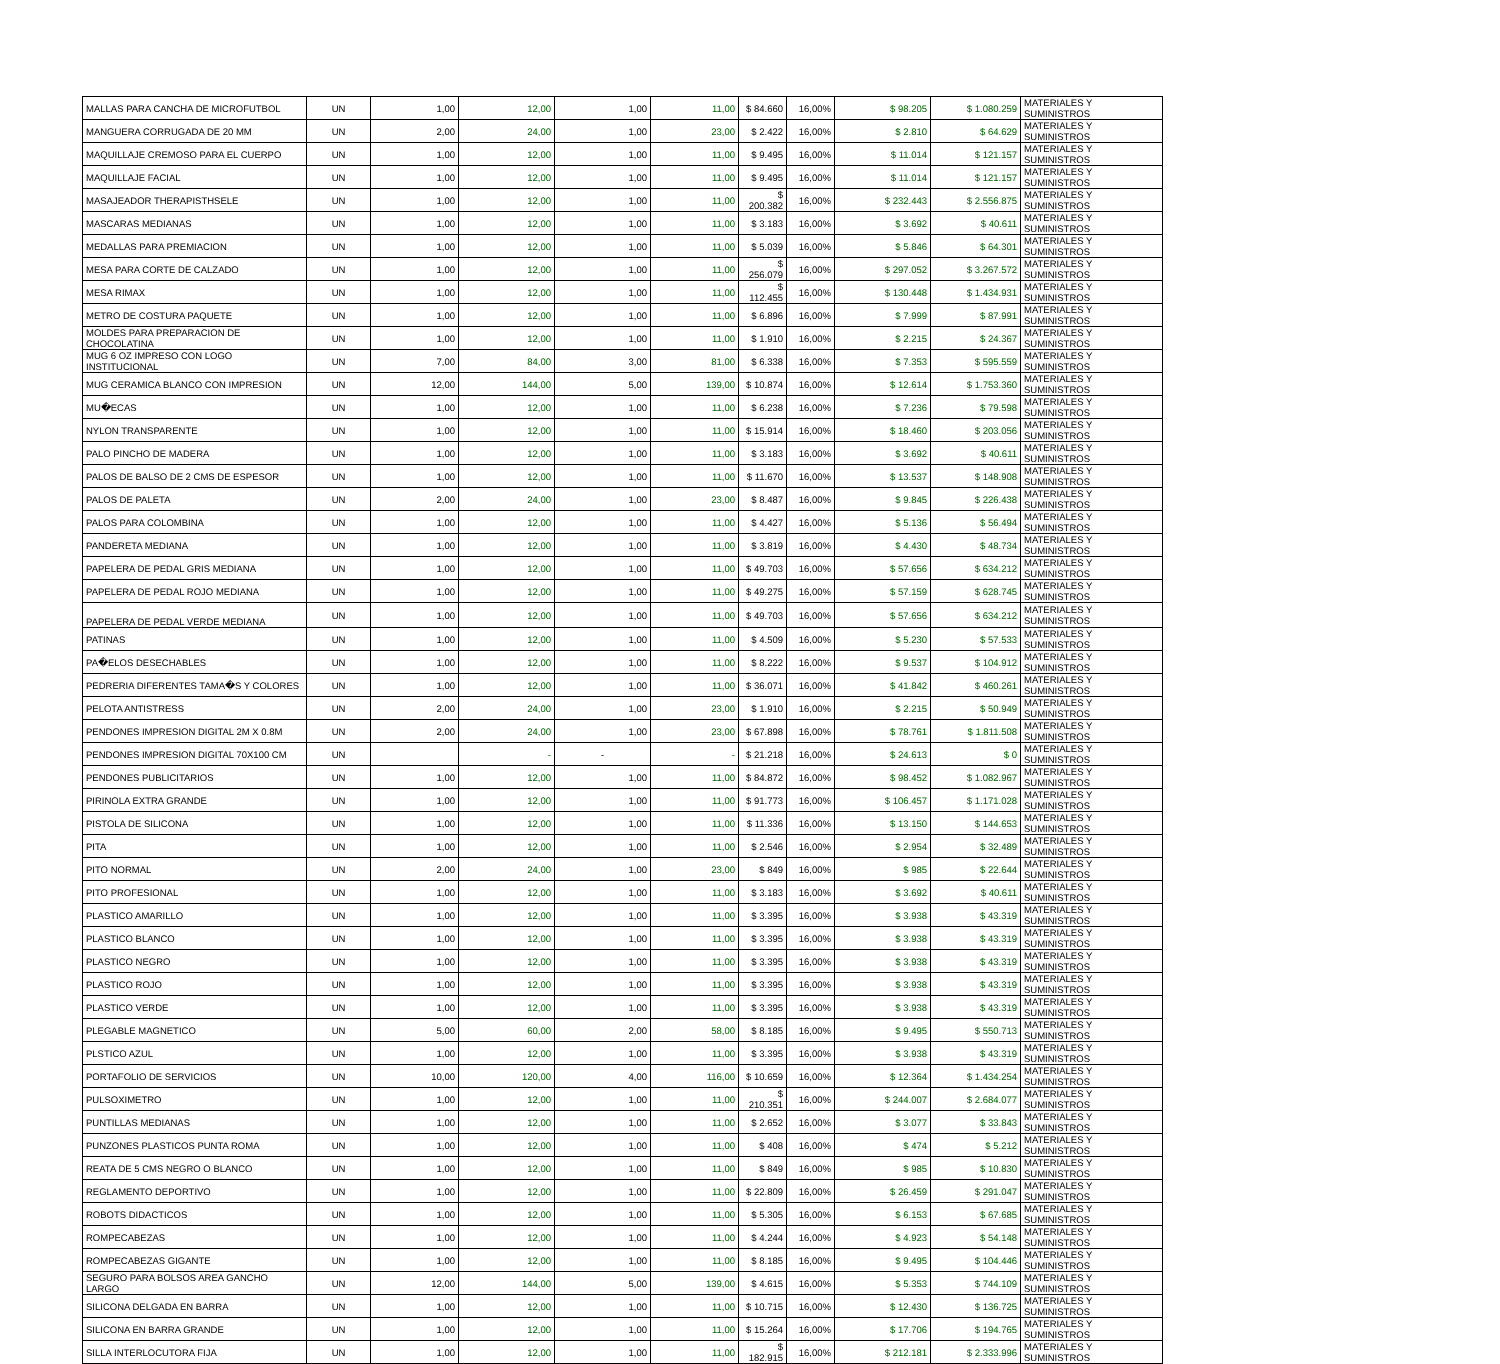| MALLAS PARA CANCHA DE MICROFUTBOL | UN | 1,00 | 12,00 | 1,00 | 11,00 | $ 84.660 | 16,00% | $ 98.205 | $ 1.080.259 | MATERIALES Y SUMINISTROS |
| MANGUERA CORRUGADA DE 20 MM | UN | 2,00 | 24,00 | 1,00 | 23,00 | $ 2.422 | 16,00% | $ 2.810 | $ 64.629 | MATERIALES Y SUMINISTROS |
| MAQUILLAJE CREMOSO PARA EL CUERPO | UN | 1,00 | 12,00 | 1,00 | 11,00 | $ 9.495 | 16,00% | $ 11.014 | $ 121.157 | MATERIALES Y SUMINISTROS |
| MAQUILLAJE FACIAL | UN | 1,00 | 12,00 | 1,00 | 11,00 | $ 9.495 | 16,00% | $ 11.014 | $ 121.157 | MATERIALES Y SUMINISTROS |
| MASAJEADOR THERAPISTHSELE | UN | 1,00 | 12,00 | 1,00 | 11,00 | $ 200.382 | 16,00% | $ 232.443 | $ 2.556.875 | MATERIALES Y SUMINISTROS |
| MASCARAS MEDIANAS | UN | 1,00 | 12,00 | 1,00 | 11,00 | $ 3.183 | 16,00% | $ 3.692 | $ 40.611 | MATERIALES Y SUMINISTROS |
| MEDALLAS PARA PREMIACION | UN | 1,00 | 12,00 | 1,00 | 11,00 | $ 5.039 | 16,00% | $ 5.846 | $ 64.301 | MATERIALES Y SUMINISTROS |
| MESA PARA CORTE DE CALZADO | UN | 1,00 | 12,00 | 1,00 | 11,00 | $ 256.079 | 16,00% | $ 297.052 | $ 3.267.572 | MATERIALES Y SUMINISTROS |
| MESA RIMAX | UN | 1,00 | 12,00 | 1,00 | 11,00 | $ 112.455 | 16,00% | $ 130.448 | $ 1.434.931 | MATERIALES Y SUMINISTROS |
| METRO DE COSTURA PAQUETE | UN | 1,00 | 12,00 | 1,00 | 11,00 | $ 6.896 | 16,00% | $ 7.999 | $ 87.991 | MATERIALES Y SUMINISTROS |
| MOLDES PARA PREPARACION DE CHOCOLATINA | UN | 1,00 | 12,00 | 1,00 | 11,00 | $ 1.910 | 16,00% | $ 2.215 | $ 24.367 | MATERIALES Y SUMINISTROS |
| MUG 6 OZ IMPRESO CON LOGO INSTITUCIONAL | UN | 7,00 | 84,00 | 3,00 | 81,00 | $ 6.338 | 16,00% | $ 7.353 | $ 595.559 | MATERIALES Y SUMINISTROS |
| MUG CERAMICA BLANCO CON IMPRESION | UN | 12,00 | 144,00 | 5,00 | 139,00 | $ 10.874 | 16,00% | $ 12.614 | $ 1.753.360 | MATERIALES Y SUMINISTROS |
| MU�ECAS | UN | 1,00 | 12,00 | 1,00 | 11,00 | $ 6.238 | 16,00% | $ 7.236 | $ 79.598 | MATERIALES Y SUMINISTROS |
| NYLON TRANSPARENTE | UN | 1,00 | 12,00 | 1,00 | 11,00 | $ 15.914 | 16,00% | $ 18.460 | $ 203.056 | MATERIALES Y SUMINISTROS |
| PALO PINCHO DE MADERA | UN | 1,00 | 12,00 | 1,00 | 11,00 | $ 3.183 | 16,00% | $ 3.692 | $ 40.611 | MATERIALES Y SUMINISTROS |
| PALOS DE BALSO DE 2 CMS DE ESPESOR | UN | 1,00 | 12,00 | 1,00 | 11,00 | $ 11.670 | 16,00% | $ 13.537 | $ 148.908 | MATERIALES Y SUMINISTROS |
| PALOS DE PALETA | UN | 2,00 | 24,00 | 1,00 | 23,00 | $ 8.487 | 16,00% | $ 9.845 | $ 226.438 | MATERIALES Y SUMINISTROS |
| PALOS PARA COLOMBINA | UN | 1,00 | 12,00 | 1,00 | 11,00 | $ 4.427 | 16,00% | $ 5.136 | $ 56.494 | MATERIALES Y SUMINISTROS |
| PANDERETA MEDIANA | UN | 1,00 | 12,00 | 1,00 | 11,00 | $ 3.819 | 16,00% | $ 4.430 | $ 48.734 | MATERIALES Y SUMINISTROS |
| PAPELERA DE PEDAL GRIS MEDIANA | UN | 1,00 | 12,00 | 1,00 | 11,00 | $ 49.703 | 16,00% | $ 57.656 | $ 634.212 | MATERIALES Y SUMINISTROS |
| PAPELERA DE PEDAL ROJO MEDIANA | UN | 1,00 | 12,00 | 1,00 | 11,00 | $ 49.275 | 16,00% | $ 57.159 | $ 628.745 | MATERIALES Y SUMINISTROS |
| PAPELERA DE PEDAL VERDE MEDIANA | UN | 1,00 | 12,00 | 1,00 | 11,00 | $ 49.703 | 16,00% | $ 57.656 | $ 634.212 | MATERIALES Y SUMINISTROS |
| PATINAS | UN | 1,00 | 12,00 | 1,00 | 11,00 | $ 4.509 | 16,00% | $ 5.230 | $ 57.533 | MATERIALES Y SUMINISTROS |
| PA�ELOS DESECHABLES | UN | 1,00 | 12,00 | 1,00 | 11,00 | $ 8.222 | 16,00% | $ 9.537 | $ 104.912 | MATERIALES Y SUMINISTROS |
| PEDRERIA DIFERENTES TAMA�S Y COLORES | UN | 1,00 | 12,00 | 1,00 | 11,00 | $ 36.071 | 16,00% | $ 41.842 | $ 460.261 | MATERIALES Y SUMINISTROS |
| PELOTA ANTISTRESS | UN | 2,00 | 24,00 | 1,00 | 23,00 | $ 1.910 | 16,00% | $ 2.215 | $ 50.949 | MATERIALES Y SUMINISTROS |
| PENDONES IMPRESION DIGITAL 2M X 0.8M | UN | 2,00 | 24,00 | 1,00 | 23,00 | $ 67.898 | 16,00% | $ 78.761 | $ 1.811.508 | MATERIALES Y SUMINISTROS |
| PENDONES IMPRESION DIGITAL 70X100 CM | UN | | - | - | - | $ 21.218 | 16,00% | $ 24.613 | $ 0 | MATERIALES Y SUMINISTROS |
| PENDONES PUBLICITARIOS | UN | 1,00 | 12,00 | 1,00 | 11,00 | $ 84.872 | 16,00% | $ 98.452 | $ 1.082.967 | MATERIALES Y SUMINISTROS |
| PIRINOLA EXTRA GRANDE | UN | 1,00 | 12,00 | 1,00 | 11,00 | $ 91.773 | 16,00% | $ 106.457 | $ 1.171.028 | MATERIALES Y SUMINISTROS |
| PISTOLA DE SILICONA | UN | 1,00 | 12,00 | 1,00 | 11,00 | $ 11.336 | 16,00% | $ 13.150 | $ 144.653 | MATERIALES Y SUMINISTROS |
| PITA | UN | 1,00 | 12,00 | 1,00 | 11,00 | $ 2.546 | 16,00% | $ 2.954 | $ 32.489 | MATERIALES Y SUMINISTROS |
| PITO NORMAL | UN | 2,00 | 24,00 | 1,00 | 23,00 | $ 849 | 16,00% | $ 985 | $ 22.644 | MATERIALES Y SUMINISTROS |
| PITO PROFESIONAL | UN | 1,00 | 12,00 | 1,00 | 11,00 | $ 3.183 | 16,00% | $ 3.692 | $ 40.611 | MATERIALES Y SUMINISTROS |
| PLASTICO AMARILLO | UN | 1,00 | 12,00 | 1,00 | 11,00 | $ 3.395 | 16,00% | $ 3.938 | $ 43.319 | MATERIALES Y SUMINISTROS |
| PLASTICO BLANCO | UN | 1,00 | 12,00 | 1,00 | 11,00 | $ 3.395 | 16,00% | $ 3.938 | $ 43.319 | MATERIALES Y SUMINISTROS |
| PLASTICO NEGRO | UN | 1,00 | 12,00 | 1,00 | 11,00 | $ 3.395 | 16,00% | $ 3.938 | $ 43.319 | MATERIALES Y SUMINISTROS |
| PLASTICO ROJO | UN | 1,00 | 12,00 | 1,00 | 11,00 | $ 3.395 | 16,00% | $ 3.938 | $ 43.319 | MATERIALES Y SUMINISTROS |
| PLASTICO VERDE | UN | 1,00 | 12,00 | 1,00 | 11,00 | $ 3.395 | 16,00% | $ 3.938 | $ 43.319 | MATERIALES Y SUMINISTROS |
| PLEGABLE MAGNETICO | UN | 5,00 | 60,00 | 2,00 | 58,00 | $ 8.185 | 16,00% | $ 9.495 | $ 550.713 | MATERIALES Y SUMINISTROS |
| PLSTICO AZUL | UN | 1,00 | 12,00 | 1,00 | 11,00 | $ 3.395 | 16,00% | $ 3.938 | $ 43.319 | MATERIALES Y SUMINISTROS |
| PORTAFOLIO DE SERVICIOS | UN | 10,00 | 120,00 | 4,00 | 116,00 | $ 10.659 | 16,00% | $ 12.364 | $ 1.434.254 | MATERIALES Y SUMINISTROS |
| PULSOXIMETRO | UN | 1,00 | 12,00 | 1,00 | 11,00 | $ 210.351 | 16,00% | $ 244.007 | $ 2.684.077 | MATERIALES Y SUMINISTROS |
| PUNTILLAS MEDIANAS | UN | 1,00 | 12,00 | 1,00 | 11,00 | $ 2.652 | 16,00% | $ 3.077 | $ 33.843 | MATERIALES Y SUMINISTROS |
| PUNZONES PLASTICOS PUNTA ROMA | UN | 1,00 | 12,00 | 1,00 | 11,00 | $ 408 | 16,00% | $ 474 | $ 5.212 | MATERIALES Y SUMINISTROS |
| REATA DE 5 CMS NEGRO O BLANCO | UN | 1,00 | 12,00 | 1,00 | 11,00 | $ 849 | 16,00% | $ 985 | $ 10.830 | MATERIALES Y SUMINISTROS |
| REGLAMENTO DEPORTIVO | UN | 1,00 | 12,00 | 1,00 | 11,00 | $ 22.809 | 16,00% | $ 26.459 | $ 291.047 | MATERIALES Y SUMINISTROS |
| ROBOTS DIDACTICOS | UN | 1,00 | 12,00 | 1,00 | 11,00 | $ 5.305 | 16,00% | $ 6.153 | $ 67.685 | MATERIALES Y SUMINISTROS |
| ROMPECABEZAS | UN | 1,00 | 12,00 | 1,00 | 11,00 | $ 4.244 | 16,00% | $ 4.923 | $ 54.148 | MATERIALES Y SUMINISTROS |
| ROMPECABEZAS GIGANTE | UN | 1,00 | 12,00 | 1,00 | 11,00 | $ 8.185 | 16,00% | $ 9.495 | $ 104.446 | MATERIALES Y SUMINISTROS |
| SEGURO PARA BOLSOS AREA GANCHO LARGO | UN | 12,00 | 144,00 | 5,00 | 139,00 | $ 4.615 | 16,00% | $ 5.353 | $ 744.109 | MATERIALES Y SUMINISTROS |
| SILICONA DELGADA EN BARRA | UN | 1,00 | 12,00 | 1,00 | 11,00 | $ 10.715 | 16,00% | $ 12.430 | $ 136.725 | MATERIALES Y SUMINISTROS |
| SILICONA EN BARRA GRANDE | UN | 1,00 | 12,00 | 1,00 | 11,00 | $ 15.264 | 16,00% | $ 17.706 | $ 194.765 | MATERIALES Y SUMINISTROS |
| SILLA INTERLOCUTORA FIJA | UN | 1,00 | 12,00 | 1,00 | 11,00 | $ 182.915 | 16,00% | $ 212.181 | $ 2.333.996 | MATERIALES Y SUMINISTROS |